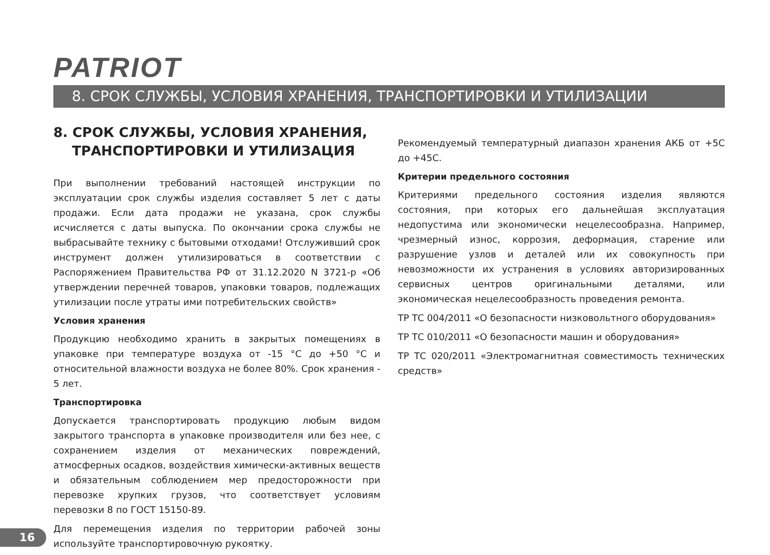PATRIOT
8. СРОК СЛУЖБЫ, УСЛОВИЯ ХРАНЕНИЯ, ТРАНСПОРТИРОВКИ И УТИЛИЗАЦИИ
8. СРОК СЛУЖБЫ, УСЛОВИЯ ХРАНЕНИЯ,
ТРАНСПОРТИРОВКИ И УТИЛИЗАЦИЯ
При выполнении требований настоящей инструкции по эксплуатации срок службы изделия составляет 5 лет с даты продажи. Если дата продажи не указана, срок службы исчисляется с даты выпуска. По окончании срока службы не выбрасывайте технику с бытовыми отходами! Отслуживший срок инструмент должен утилизироваться в соответствии с Распоряжением Правительства РФ от 31.12.2020 N 3721-р «Об утверждении перечней товаров, упаковки товаров, подлежащих утилизации после утраты ими потребительских свойств»
Условия хранения
Продукцию необходимо хранить в закрытых помещениях в упаковке при температуре воздуха от -15 °С до +50 °С и относительной влажности воздуха не более 80%. Срок хранения - 5 лет.
Транспортировка
Допускается транспортировать продукцию любым видом закрытого транспорта в упаковке производителя или без нее, с сохранением изделия от механических повреждений, атмосферных осадков, воздействия химически-активных веществ и обязательным соблюдением мер предосторожности при перевозке хрупких грузов, что соответствует условиям перевозки 8 по ГОСТ 15150-89.
Для перемещения изделия по территории рабочей зоны используйте транспортировочную рукоятку.
Рекомендуемый температурный диапазон хранения АКБ от +5С до +45С.
Критерии предельного состояния
Критериями предельного состояния изделия являются состояния, при которых его дальнейшая эксплуатация недопустима или экономически нецелесообразна. Например, чрезмерный износ, коррозия, деформация, старение или разрушение узлов и деталей или их совокупность при невозможности их устранения в условиях авторизированных сервисных центров оригинальными деталями, или экономическая нецелесообразность проведения ремонта.
ТР ТС 004/2011 «О безопасности низковольтного оборудования»
ТР ТС 010/2011 «О безопасности машин и оборудования»
ТР ТС 020/2011 «Электромагнитная совместимость технических средств»
16